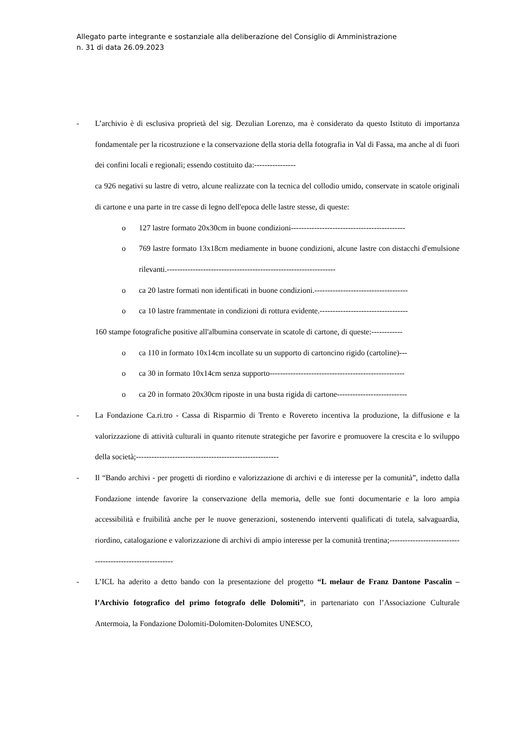Allegato parte integrante e sostanziale alla deliberazione del Consiglio di Amministrazione
n. 31 di data 26.09.2023
- L’archivio è di esclusiva proprietà del sig. Dezulian Lorenzo, ma è considerato da questo Istituto di importanza fondamentale per la ricostruzione e la conservazione della storia della fotografia in Val di Fassa, ma anche al di fuori dei confini locali e regionali; essendo costituito da:----------------
ca 926 negativi su lastre di vetro, alcune realizzate con la tecnica del collodio umido, conservate in scatole originali di cartone e una parte in tre casse di legno dell'epoca delle lastre stesse, di queste:
o 127 lastre formato 20x30cm in buone condizioni--------------------------------------------
o 769 lastre formato 13x18cm mediamente in buone condizioni, alcune lastre con distacchi d'emulsione rilevanti.-----------------------------------------------------------------
o ca 20 lastre formati non identificati in buone condizioni.------------------------------------
o ca 10 lastre frammentate in condizioni di rottura evidente.----------------------------------
160 stampe fotografiche positive all'albumina conservate in scatole di cartone, di queste:------------
o ca 110 in formato 10x14cm incollate su un supporto di cartoncino rigido (cartoline)---
o ca 30 in formato 10x14cm senza supporto----------------------------------------------------
o ca 20 in formato 20x30cm riposte in una busta rigida di cartone---------------------------
- La Fondazione Ca.ri.tro - Cassa di Risparmio di Trento e Rovereto incentiva la produzione, la diffusione e la valorizzazione di attività culturali in quanto ritenute strategiche per favorire e promuovere la crescita e lo sviluppo della società;-------------------------------------------------------
- Il “Bando archivi - per progetti di riordino e valorizzazione di archivi e di interesse per la comunità”, indetto dalla Fondazione intende favorire la conservazione della memoria, delle sue fonti documentarie e la loro ampia accessibilità e fruibilità anche per le nuove generazioni, sostenendo interventi qualificati di tutela, salvaguardia, riordino, catalogazione e valorizzazione di archivi di ampio interesse per la comunità trentina;---------------------------------------------------------
- L’ICL ha aderito a detto bando con la presentazione del progetto “L melaur de Franz Dantone Pascalin – l’Archivio fotografico del primo fotografo delle Dolomiti”, in partenariato con l’Associazione Culturale Antermoia, la Fondazione Dolomiti-Dolomiten-Dolomites UNESCO,